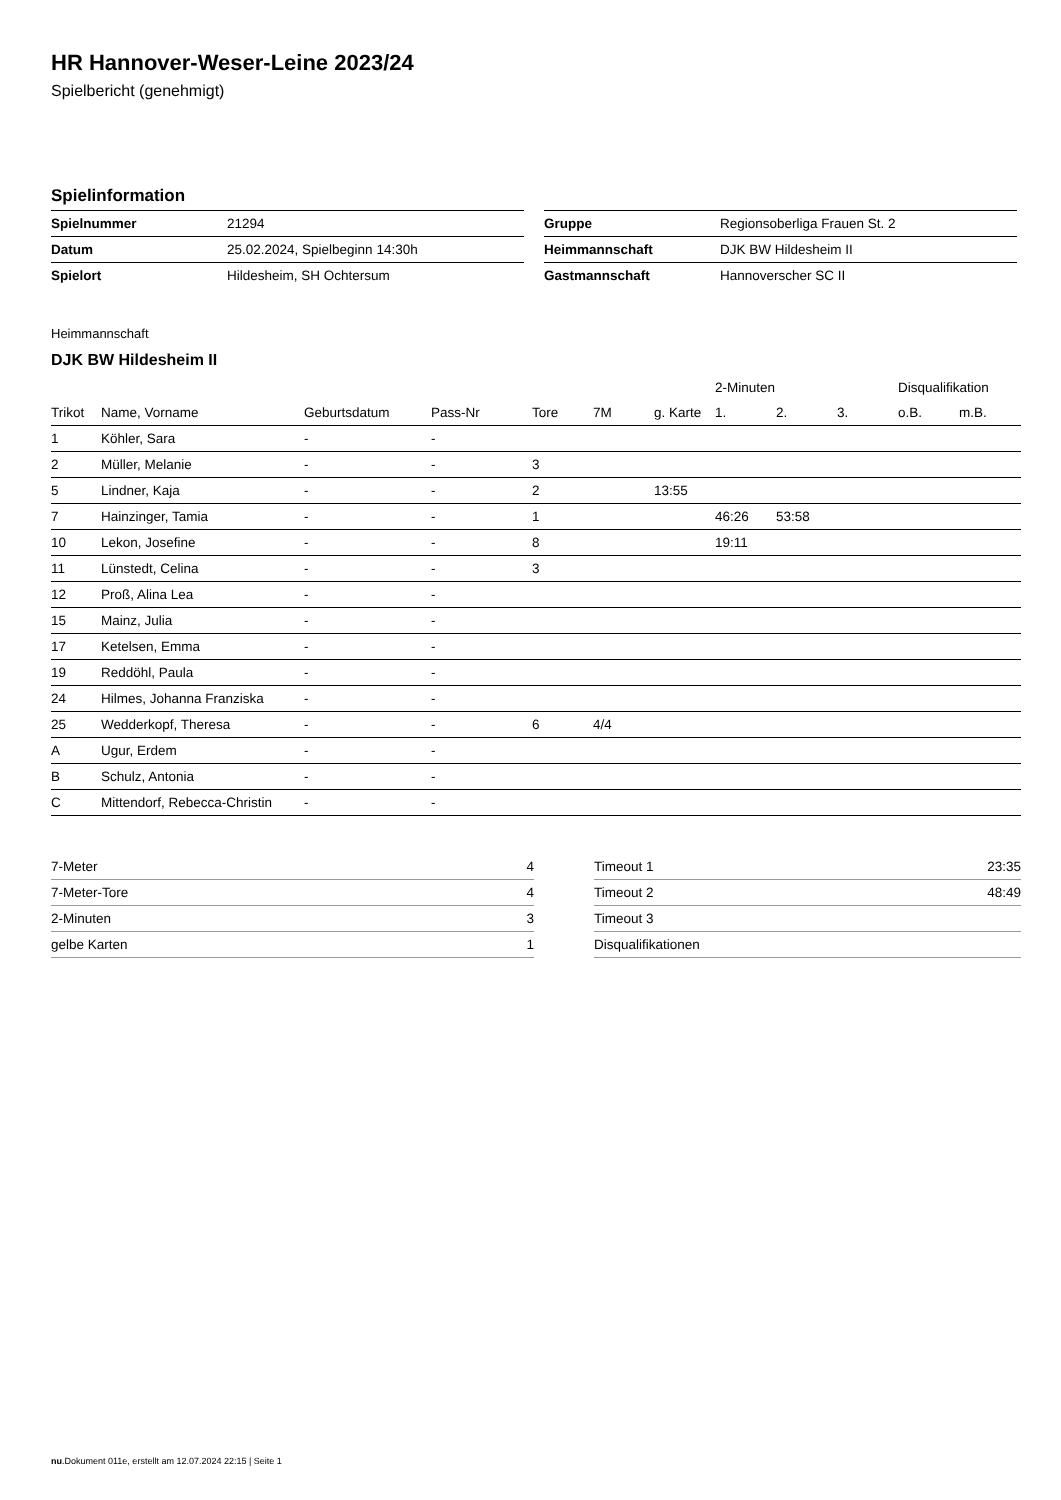HR Hannover-Weser-Leine 2023/24
Spielbericht (genehmigt)
Spielinformation
| Spielnummer | 21294 |
| Datum | 25.02.2024, Spielbeginn 14:30h |
| Spielort | Hildesheim, SH Ochtersum |
| Gruppe | Regionsoberliga Frauen St. 2 |
| Heimmannschaft | DJK BW Hildesheim II |
| Gastmannschaft | Hannoverscher SC II |
Heimmannschaft
DJK BW Hildesheim II
| | | | | | | | 2-Minuten | | | Disqualifikation | |
| --- | --- | --- | --- | --- | --- | --- | --- | --- | --- | --- | --- |
| Trikot | Name, Vorname | Geburtsdatum | Pass-Nr | Tore | 7M | g. Karte | 1. | 2. | 3. | o.B. | m.B. |
| 1 | Köhler, Sara | - | - | | | | | | | | |
| 2 | Müller, Melanie | - | - | 3 | | | | | | | |
| 5 | Lindner, Kaja | - | - | 2 | | 13:55 | | | | | |
| 7 | Hainzinger, Tamia | - | - | 1 | | | 46:26 | 53:58 | | | |
| 10 | Lekon, Josefine | - | - | 8 | | | 19:11 | | | | |
| 11 | Lünstedt, Celina | - | - | 3 | | | | | | | |
| 12 | Proß, Alina Lea | - | - | | | | | | | | |
| 15 | Mainz, Julia | - | - | | | | | | | | |
| 17 | Ketelsen, Emma | - | - | | | | | | | | |
| 19 | Reddöhl, Paula | - | - | | | | | | | | |
| 24 | Hilmes, Johanna Franziska | - | - | | | | | | | | |
| 25 | Wedderkopf, Theresa | - | - | 6 | 4/4 | | | | | | |
| A | Ugur, Erdem | - | - | | | | | | | | |
| B | Schulz, Antonia | - | - | | | | | | | | |
| C | Mittendorf, Rebecca-Christin | - | - | | | | | | | | |
| 7-Meter | 4 |
| 7-Meter-Tore | 4 |
| 2-Minuten | 3 |
| gelbe Karten | 1 |
| Timeout 1 | 23:35 |
| Timeout 2 | 48:49 |
| Timeout 3 | |
| Disqualifikationen | |
nu.Dokument 011e, erstellt am 12.07.2024 22:15 | Seite 1